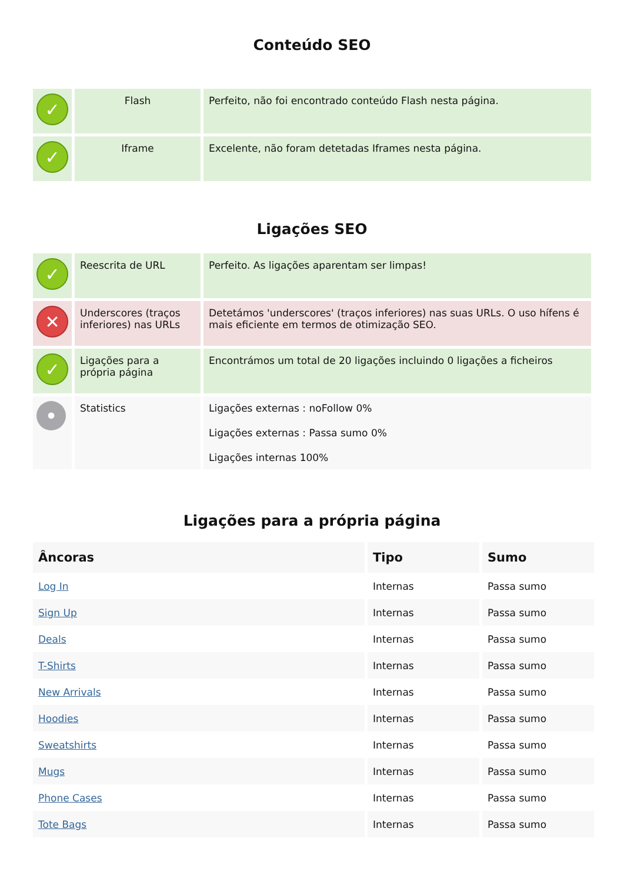Conteúdo SEO
| ✓ | Flash | Perfeito, não foi encontrado conteúdo Flash nesta página. |
| ✓ | Iframe | Excelente, não foram detetadas Iframes nesta página. |
Ligações SEO
| ✓ | Reescrita de URL | Perfeito. As ligações aparentam ser limpas! |
| ✕ | Underscores (traços inferiores) nas URLs | Detetámos 'underscores' (traços inferiores) nas suas URLs. O uso hífens é mais eficiente em termos de otimização SEO. |
| ✓ | Ligações para a própria página | Encontrámos um total de 20 ligações incluindo 0 ligações a ficheiros |
| • | Statistics | Ligações externas : noFollow 0% Ligações externas : Passa sumo 0% Ligações internas 100% |
Ligações para a própria página
| Âncoras | Tipo | Sumo |
| --- | --- | --- |
| Log In | Internas | Passa sumo |
| Sign Up | Internas | Passa sumo |
| Deals | Internas | Passa sumo |
| T-Shirts | Internas | Passa sumo |
| New Arrivals | Internas | Passa sumo |
| Hoodies | Internas | Passa sumo |
| Sweatshirts | Internas | Passa sumo |
| Mugs | Internas | Passa sumo |
| Phone Cases | Internas | Passa sumo |
| Tote Bags | Internas | Passa sumo |